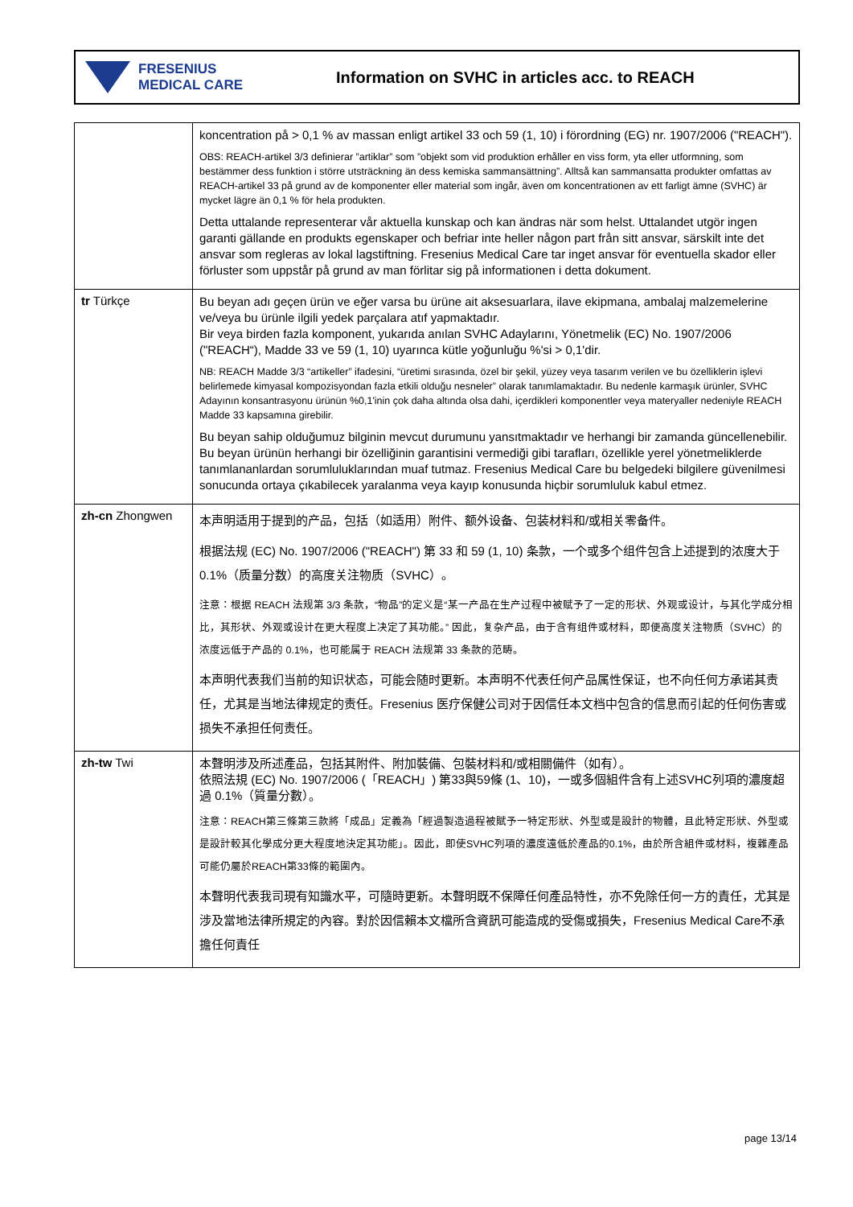FRESENIUS
MEDICAL CARE
Information on SVHC in articles acc. to REACH
| | koncentration på > 0,1 % av massan enligt artikel 33 och 59 (1, 10) i förordning (EG) nr. 1907/2006 ("REACH"). OBS: REACH-artikel 3/3 definierar ”artiklar” som ”objekt som vid produktion erhåller en viss form, yta eller utformning, som bestämmer dess funktion i större utsträckning än dess kemiska sammansättning”. Alltså kan sammansatta produkter omfattas av REACH-artikel 33 på grund av de komponenter eller material som ingår, även om koncentrationen av ett farligt ämne (SVHC) är mycket lägre än 0,1 % för hela produkten. Detta uttalande representerar vår aktuella kunskap och kan ändras när som helst. Uttalandet utgör ingen garanti gällande en produkts egenskaper och befriar inte heller någon part från sitt ansvar, särskilt inte det ansvar som regleras av lokal lagstiftning. Fresenius Medical Care tar inget ansvar för eventuella skador eller förluster som uppstår på grund av man förlitar sig på informationen i detta dokument. |
| tr Türkçe | Bu beyan adı geçen ürün ve eğer varsa bu ürüne ait aksesuarlara, ilave ekipmana, ambalaj malzemelerine ve/veya bu ürünle ilgili yedek parçalara atıf yapmaktadır. Bir veya birden fazla komponent, yukarıda anılan SVHC Adaylarını, Yönetmelik (EC) No. 1907/2006 ("REACH“), Madde 33 ve 59 (1, 10) uyarınca kütle yoğunluğu %'si > 0,1'dir. NB: REACH Madde 3/3 “artikeller” ifadesini, “üretimi sırasında, özel bir şekil, yüzey veya tasarım verilen ve bu özelliklerin işlevi belirlemede kimyasal kompozisyondan fazla etkili olduğu nesneler” olarak tanımlamaktadır. Bu nedenle karmaşık ürünler, SVHC Adayının konsantrasyonu ürünün %0,1'inin çok daha altında olsa dahi, içerdikleri komponentler veya materyaller nedeniyle REACH Madde 33 kapsamına girebilir. Bu beyan sahip olduğumuz bilginin mevcut durumunu yansıtmaktadır ve herhangi bir zamanda güncellenebilir. Bu beyan ürünün herhangi bir özelliğinin garantisini vermediği gibi tarafları, özellikle yerel yönetmeliklerde tanımlananlardan sorumluluklarından muaf tutmaz. Fresenius Medical Care bu belgedeki bilgilere güvenilmesi sonucunda ortaya çıkabilecek yaralanma veya kayıp konusunda hiçbir sorumluluk kabul etmez. |
| zh-cn Zhongwen | 本声明适用于提到的产品，包括（如适用）附件、额外设备、包装材料和/或相关零备件。 根据法规 (EC) No. 1907/2006 ("REACH") 第 33 和 59 (1, 10) 条款，一个或多个组件包含上述提到的浓度大于 0.1%（质量分数）的高度关注物质（SVHC）。 注意：根据 REACH 法规第 3/3 条款，“物品”的定义是“某一产品在生产过程中被赋予了一定的形状、外观或设计，与其化学成分相比，其形状、外观或设计在更大程度上决定了其功能。” 因此，复杂产品，由于含有组件或材料，即便高度关注物质（SVHC）的浓度远低于产品的 0.1%，也可能属于 REACH 法规第 33 条款的范畴。 本声明代表我们当前的知识状态，可能会随时更新。本声明不代表任何产品属性保证，也不向任何方承诺其责任，尤其是当地法律规定的责任。Fresenius 医疗保健公司对于因信任本文档中包含的信息而引起的任何伤害或损失不承担任何责任。 |
| zh-tw Twi | 本聲明涉及所述產品，包括其附件、附加裝備、包裝材料和/或相關備件（如有）。 依照法規 (EC) No. 1907/2006 (「REACH」) 第33與59條 (1、10)，一或多個組件含有上述SVHC列項的濃度超過 0.1%（質量分數）。 注意：REACH第三條第三款將「成品」定義為「經過製造過程被賦予一特定形狀、外型或是設計的物體，且此特定形狀、外型或是設計較其化學成分更大程度地決定其功能」。因此，即使SVHC列項的濃度遠低於產品的0.1%，由於所含組件或材料，複雜產品可能仍屬於REACH第33條的範圍內。 本聲明代表我司現有知識水平，可隨時更新。本聲明既不保障任何產品特性，亦不免除任何一方的責任，尤其是涉及當地法律所規定的內容。對於因信賴本文檔所含資訊可能造成的受傷或損失，Fresenius Medical Care不承擔任何責任 |
page 13/14